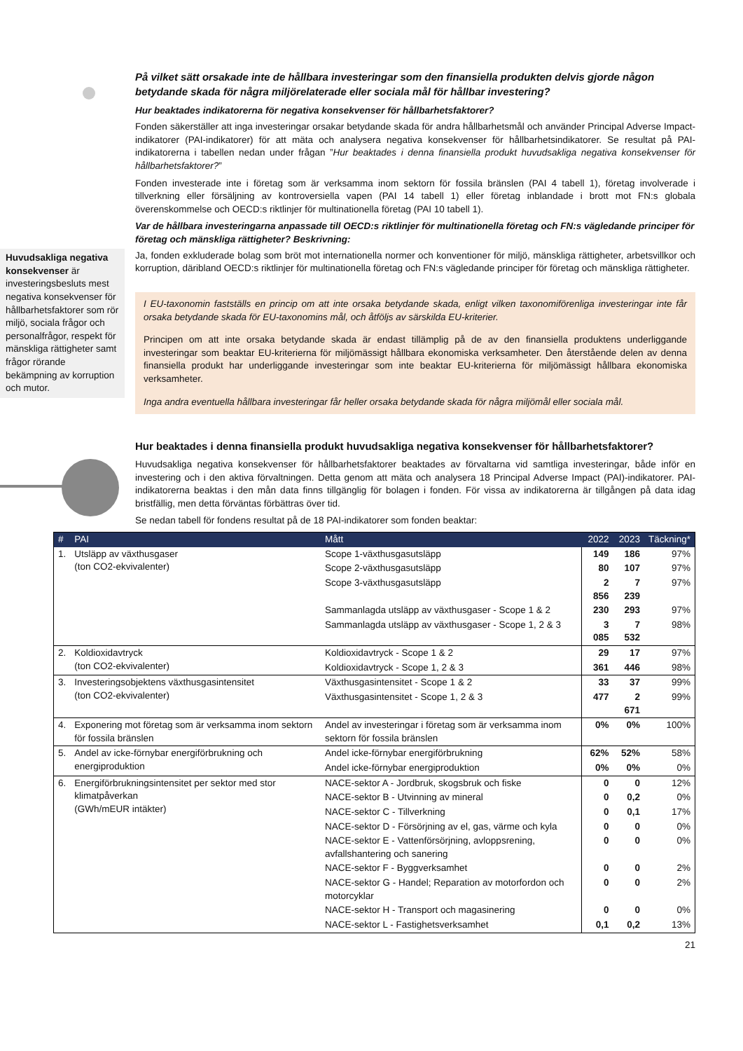På vilket sätt orsakade inte de hållbara investeringar som den finansiella produkten delvis gjorde någon betydande skada för några miljörelaterade eller sociala mål för hållbar investering?
Hur beaktades indikatorerna för negativa konsekvenser för hållbarhetsfaktorer?
Fonden säkerställer att inga investeringar orsakar betydande skada för andra hållbarhetsmål och använder Principal Adverse Impact-indikatorer (PAI-indikatorer) för att mäta och analysera negativa konsekvenser för hållbarhetsindikatorer. Se resultat på PAI-indikatorerna i tabellen nedan under frågan ”Hur beaktades i denna finansiella produkt huvudsakliga negativa konsekvenser för hållbarhetsfaktorer?”
Fonden investerade inte i företag som är verksamma inom sektorn för fossila bränslen (PAI 4 tabell 1), företag involverade i tillverkning eller försäljning av kontroversiella vapen (PAI 14 tabell 1) eller företag inblandade i brott mot FN:s globala överenskommelse och OECD:s riktlinjer för multinationella företag (PAI 10 tabell 1).
Var de hållbara investeringarna anpassade till OECD:s riktlinjer för multinationella företag och FN:s vägledande principer för företag och mänskliga rättigheter? Beskrivning:
Ja, fonden exkluderade bolag som bröt mot internationella normer och konventioner för miljö, mänskliga rättigheter, arbetsvillkor och korruption, däribland OECD:s riktlinjer för multinationella företag och FN:s vägledande principer för företag och mänskliga rättigheter.
I EU-taxonomin fastställs en princip om att inte orsaka betydande skada, enligt vilken taxonomiförenliga investeringar inte får orsaka betydande skada för EU-taxonomins mål, och åtföljs av särskilda EU-kriterier.
Principen om att inte orsaka betydande skada är endast tillämplig på de av den finansiella produktens underliggande investeringar som beaktar EU-kriterierna för miljömässigt hållbara ekonomiska verksamheter. Den återstående delen av denna finansiella produkt har underliggande investeringar som inte beaktar EU-kriterierna för miljömässigt hållbara ekonomiska verksamheter.
Inga andra eventuella hållbara investeringar får heller orsaka betydande skada för några miljömål eller sociala mål.
Hur beaktades i denna finansiella produkt huvudsakliga negativa konsekvenser för hållbarhetsfaktorer?
Huvudsakliga negativa konsekvenser för hållbarhetsfaktorer beaktades av förvaltarna vid samtliga investeringar, både inför en investering och i den aktiva förvaltningen. Detta genom att mäta och analysera 18 Principal Adverse Impact (PAI)-indikatorer. PAI-indikatorerna beaktas i den mån data finns tillgänglig för bolagen i fonden. För vissa av indikatorerna är tillgången på data idag bristfällig, men detta förväntas förbättras över tid.
Se nedan tabell för fondens resultat på de 18 PAI-indikatorer som fonden beaktar:
Huvudsakliga negativa konsekvenser är investeringsbesluts mest negativa konsekvenser för hållbarhetsfaktorer som rör miljö, sociala frågor och personalfrågor, respekt för mänskliga rättigheter samt frågor rörande bekämpning av korruption och mutor.
| # | PAI | Mått | 2022 | 2023 | Täckning* |
| --- | --- | --- | --- | --- | --- |
| 1. | Utsläpp av växthusgaser (ton CO2-ekvivalenter) | Scope 1-växthusgasutsläpp | 149 | 186 | 97% |
| | | Scope 2-växthusgasutsläpp | 80 | 107 | 97% |
| | | Scope 3-växthusgasutsläpp | 2 856 | 7 239 | 97% |
| | | Sammanlagda utsläpp av växthusgaser - Scope 1 & 2 | 230 | 293 | 97% |
| | | Sammanlagda utsläpp av växthusgaser - Scope 1, 2 & 3 | 3 085 | 7 532 | 98% |
| 2. | Koldioxidavtryck (ton CO2-ekvivalenter) | Koldioxidavtryck - Scope 1 & 2 | 29 | 17 | 97% |
| | | Koldioxidavtryck - Scope 1, 2 & 3 | 361 | 446 | 98% |
| 3. | Investeringsobjektens växthusgasintensitet (ton CO2-ekvivalenter) | Växthusgasintensitet - Scope 1 & 2 | 33 | 37 | 99% |
| | | Växthusgasintensitet - Scope 1, 2 & 3 | 477 | 2 671 | 99% |
| 4. | Exponering mot företag som är verksamma inom sektorn för fossila bränslen | Andel av investeringar i företag som är verksamma inom sektorn för fossila bränslen | 0% | 0% | 100% |
| 5. | Andel av icke-förnybar energiförbrukning och energiproduktion | Andel icke-förnybar energiförbrukning | 62% | 52% | 58% |
| | | Andel icke-förnybar energiproduktion | 0% | 0% | 0% |
| 6. | Energiförbrukningsintensitet per sektor med stor klimatpåverkan (GWh/mEUR intäkter) | NACE-sektor A - Jordbruk, skogsbruk och fiske | 0 | 0 | 12% |
| | | NACE-sektor B - Utvinning av mineral | 0 | 0,2 | 0% |
| | | NACE-sektor C - Tillverkning | 0 | 0,1 | 17% |
| | | NACE-sektor D - Försörjning av el, gas, värme och kyla | 0 | 0 | 0% |
| | | NACE-sektor E - Vattenförsörjning, avloppsrening, avfallshantering och sanering | 0 | 0 | 0% |
| | | NACE-sektor F - Byggverksamhet | 0 | 0 | 2% |
| | | NACE-sektor G - Handel; Reparation av motorfordon och motorcyklar | 0 | 0 | 2% |
| | | NACE-sektor H - Transport och magasinering | 0 | 0 | 0% |
| | | NACE-sektor L - Fastighetsverksamhet | 0,1 | 0,2 | 13% |
21